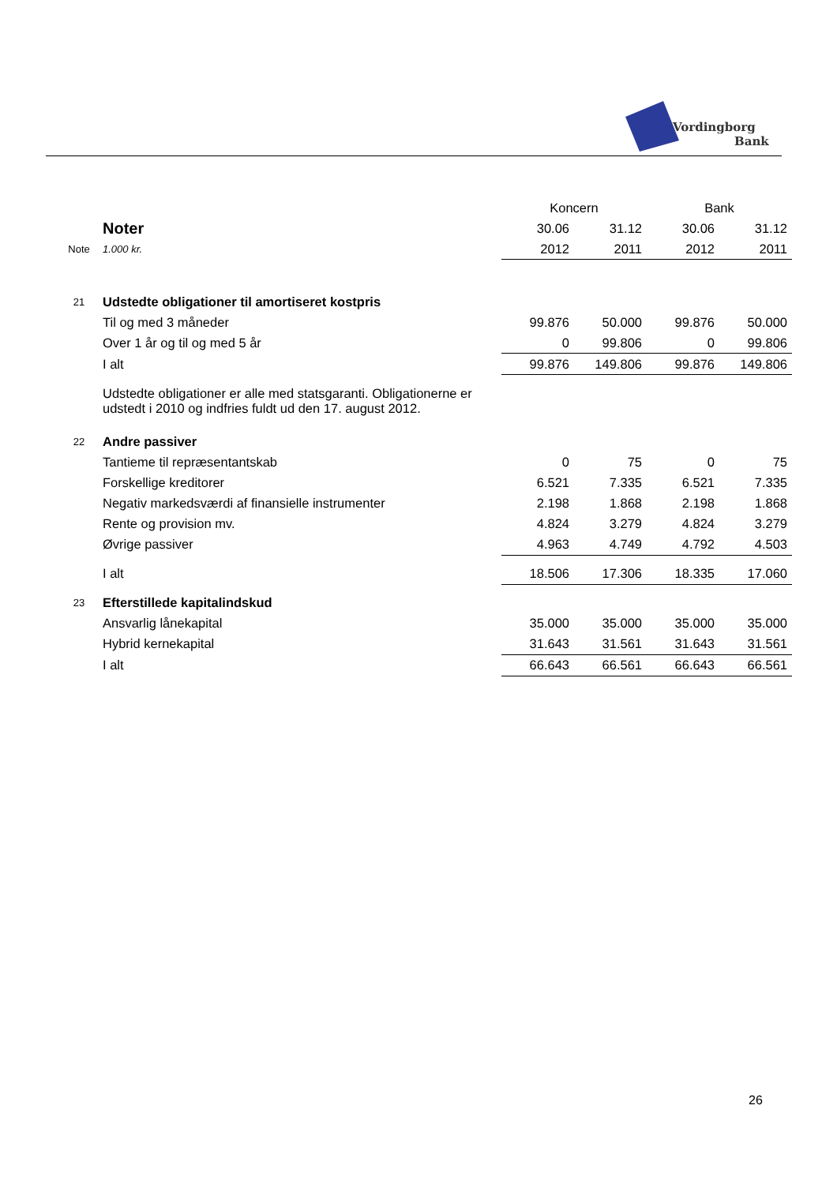Vordingborg
Bank
| | | Koncern | | Bank | |
| | Noter | 30.06 | 31.12 | 30.06 | 31.12 |
| Note | 1.000 kr. | 2012 | 2011 | 2012 | 2011 |
| 21 | Udstedte obligationer til amortiseret kostpris | | | | |
| | Til og med 3 måneder | 99.876 | 50.000 | 99.876 | 50.000 |
| | Over 1 år og til og med 5 år | 0 | 99.806 | 0 | 99.806 |
| | I alt | 99.876 | 149.806 | 99.876 | 149.806 |
| | Udstedte obligationer er alle med statsgaranti. Obligationerne er udstedt i 2010 og indfries fuldt ud den 17. august 2012. | | | | |
| 22 | Andre passiver | | | | |
| | Tantieme til repræsentantskab | 0 | 75 | 0 | 75 |
| | Forskellige kreditorer | 6.521 | 7.335 | 6.521 | 7.335 |
| | Negativ markedsværdi af finansielle instrumenter | 2.198 | 1.868 | 2.198 | 1.868 |
| | Rente og provision mv. | 4.824 | 3.279 | 4.824 | 3.279 |
| | Øvrige passiver | 4.963 | 4.749 | 4.792 | 4.503 |
| | I alt | 18.506 | 17.306 | 18.335 | 17.060 |
| 23 | Efterstillede kapitalindskud | | | | |
| | Ansvarlig lånekapital | 35.000 | 35.000 | 35.000 | 35.000 |
| | Hybrid kernekapital | 31.643 | 31.561 | 31.643 | 31.561 |
| | I alt | 66.643 | 66.561 | 66.643 | 66.561 |
26